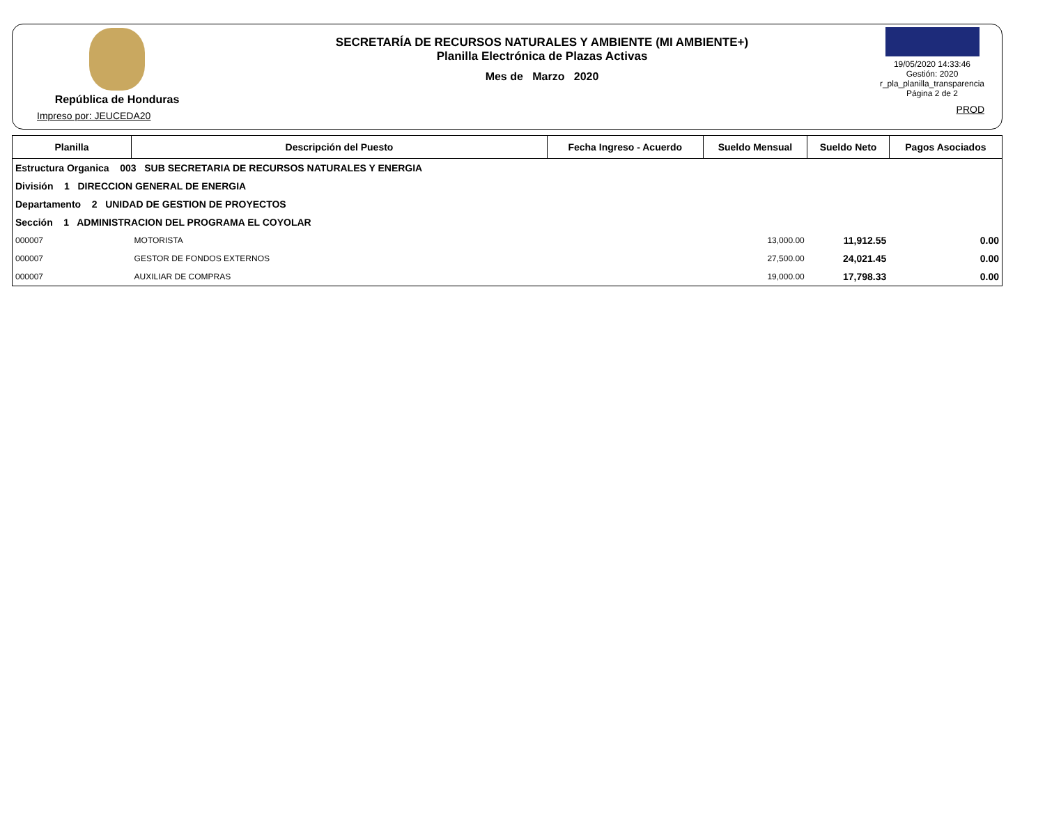República de Honduras
Impreso por: JEUCEDA20
SECRETARÍA DE RECURSOS NATURALES Y AMBIENTE (MI AMBIENTE+)
Planilla Electrónica de Plazas Activas
Mes de Marzo 2020
19/05/2020 14:33:46
Gestión: 2020
r_pla_planilla_transparencia
Página 2 de 2
PROD
| Planilla | Descripción del Puesto | Fecha Ingreso - Acuerdo | Sueldo Mensual | Sueldo Neto | Pagos Asociados |
| --- | --- | --- | --- | --- | --- |
| Estructura Organica 003 SUB SECRETARIA DE RECURSOS NATURALES Y ENERGIA | | | | | |
| División 1 DIRECCION GENERAL DE ENERGIA | | | | | |
| Departamento 2 UNIDAD DE GESTION DE PROYECTOS | | | | | |
| Sección 1 ADMINISTRACION DEL PROGRAMA EL COYOLAR | | | | | |
| 000007 | MOTORISTA | | 13,000.00 | 11,912.55 | 0.00 |
| 000007 | GESTOR DE FONDOS EXTERNOS | | 27,500.00 | 24,021.45 | 0.00 |
| 000007 | AUXILIAR DE COMPRAS | | 19,000.00 | 17,798.33 | 0.00 |